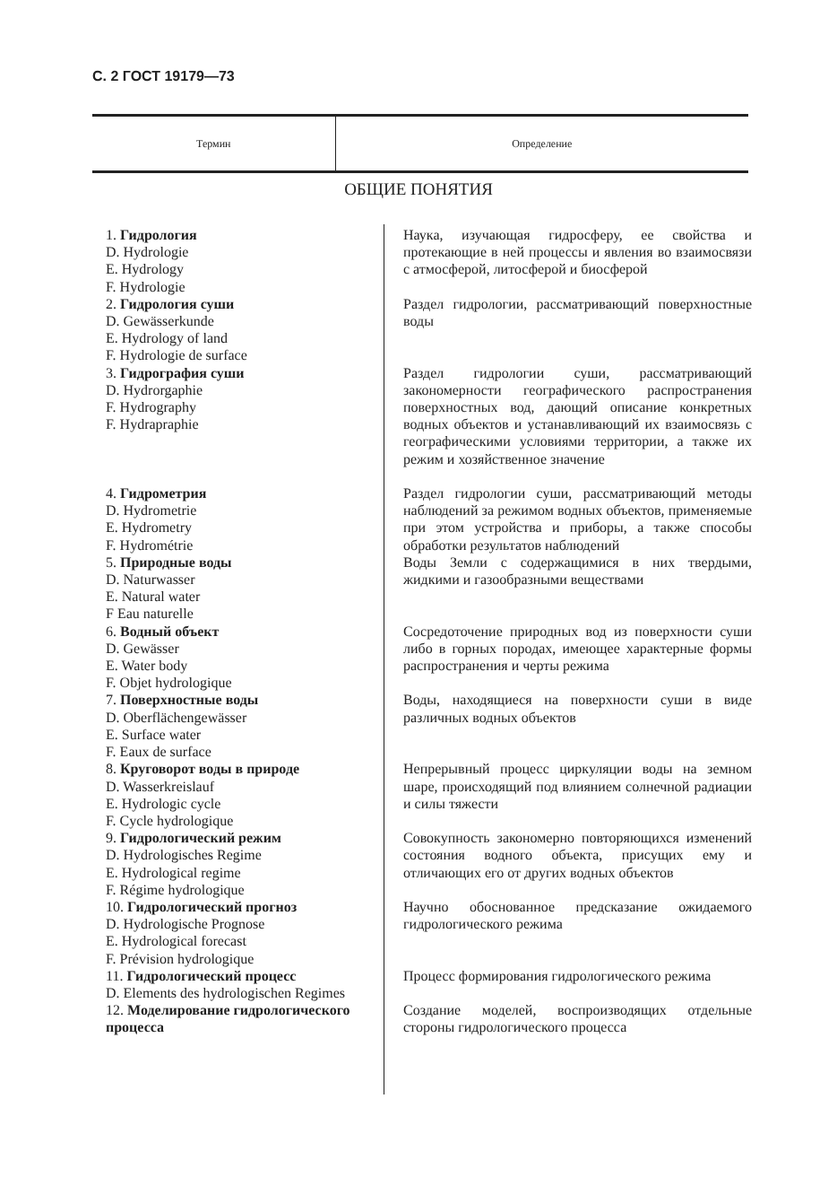С. 2 ГОСТ 19179—73
| Термин | Определение |
| --- | --- |
ОБЩИЕ ПОНЯТИЯ
| 1. Гидрология D. Hydrologie E. Hydrology F. Hydrologie | Наука, изучающая гидросферу, ее свойства и протекающие в ней процессы и явления во взаимосвязи с атмосферой, литосферой и биосферой |
| 2. Гидрология суши D. Gewässerkunde E. Hydrology of land F. Hydrologie de surface | Раздел гидрологии, рассматривающий поверхностные воды |
| 3. Гидрография суши D. Hydrorgaphie F. Hydrography F. Hydrapraphie | Раздел гидрологии суши, рассматривающий закономерности географического распространения поверхностных вод, дающий описание конкретных водных объектов и устанавливающий их взаимосвязь с географическими условиями территории, а также их режим и хозяйственное значение |
| 4. Гидрометрия D. Hydrometrie E. Hydrometry F. Hydrométrie | Раздел гидрологии суши, рассматривающий методы наблюдений за режимом водных объектов, применяемые при этом устройства и приборы, а также способы обработки результатов наблюдений |
| 5. Природные воды D. Naturwasser E. Natural water F Eau naturelle | Воды Земли с содержащимися в них твердыми, жидкими и газообразными веществами |
| 6. Водный объект D. Gewässer E. Water body F. Objet hydrologique | Сосредоточение природных вод из поверхности суши либо в горных породах, имеющее характерные формы распространения и черты режима |
| 7. Поверхностные воды D. Oberflächengewässer E. Surface water F. Eaux de surface | Воды, находящиеся на поверхности суши в виде различных водных объектов |
| 8. Круговорот воды в природе D. Wasserkreislauf E. Hydrologic cycle F. Cycle hydrologique | Непрерывный процесс циркуляции воды на земном шаре, происходящий под влиянием солнечной радиации и силы тяжести |
| 9. Гидрологический режим D. Hydrologisches Regime E. Hydrological regime F. Régime hydrologique | Совокупность закономерно повторяющихся изменений состояния водного объекта, присущих ему и отличающих его от других водных объектов |
| 10. Гидрологический прогноз D. Hydrologische Prognose E. Hydrological forecast F. Prévision hydrologique | Научно обоснованное предсказание ожидаемого гидрологического режима |
| 11. Гидрологический процесс D. Elements des hydrologischen Regimes | Процесс формирования гидрологического режима |
| 12. Моделирование гидрологического процесса | Создание моделей, воспроизводящих отдельные стороны гидрологического процесса |